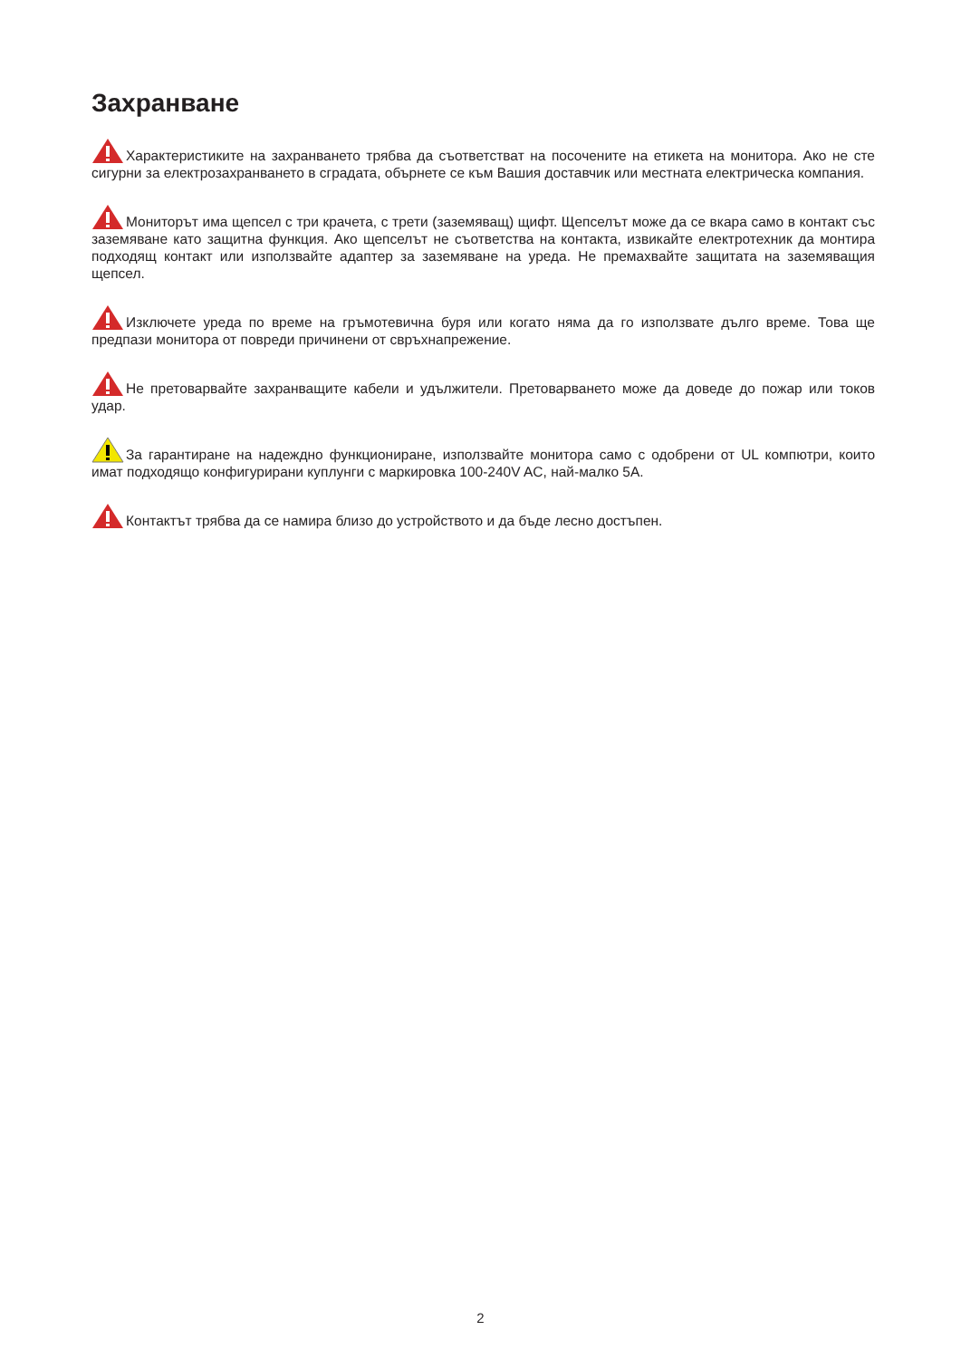Захранване
Характеристиките на захранването трябва да съответстват на посочените на етикета на монитора. Ако не сте сигурни за електрозахранването в сградата, обърнете се към Вашия доставчик или местната електрическа компания.
Мониторът има щепсел с три крачета, с трети (заземяващ) щифт. Щепселът може да се вкара само в контакт със заземяване като защитна функция. Ако щепселът не съответства на контакта, извикайте електротехник да монтира подходящ контакт или използвайте адаптер за заземяване на уреда. Не премахвайте защитата на заземяващия щепсел.
Изключете уреда по време на гръмотевична буря или когато няма да го използвате дълго време. Това ще предпази монитора от повреди причинени от свръхнапрежение.
Не претоварвайте захранващите кабели и удължители. Претоварването може да доведе до пожар или токов удар.
За гарантиране на надеждно функциониране, използвайте монитора само с одобрени от UL компютри, които имат подходящо конфигурирани куплунги с маркировка 100-240V AC, най-малко 5A.
Контактът трябва да се намира близо до устройството и да бъде лесно достъпен.
2